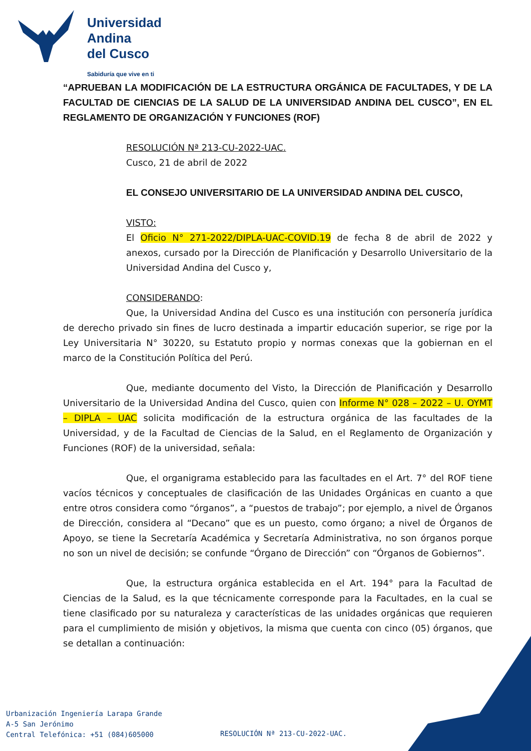Universidad
Andina
del Cusco
Sabiduría que vive en ti
“APRUEBAN LA MODIFICACIÓN DE LA ESTRUCTURA ORGÁNICA DE FACULTADES, Y DE LA FACULTAD DE CIENCIAS DE LA SALUD DE LA UNIVERSIDAD ANDINA DEL CUSCO”, EN EL REGLAMENTO DE ORGANIZACIÓN Y FUNCIONES (ROF)
RESOLUCIÓN Nª 213-CU-2022-UAC.
Cusco, 21 de abril de 2022
EL CONSEJO UNIVERSITARIO DE LA UNIVERSIDAD ANDINA DEL CUSCO,
VISTO:
El Oficio N° 271-2022/DIPLA-UAC-COVID.19 de fecha 8 de abril de 2022 y anexos, cursado por la Dirección de Planificación y Desarrollo Universitario de la Universidad Andina del Cusco y,
CONSIDERANDO:
Que, la Universidad Andina del Cusco es una institución con personería jurídica de derecho privado sin fines de lucro destinada a impartir educación superior, se rige por la Ley Universitaria N° 30220, su Estatuto propio y normas conexas que la gobiernan en el marco de la Constitución Política del Perú.
Que, mediante documento del Visto, la Dirección de Planificación y Desarrollo Universitario de la Universidad Andina del Cusco, quien con Informe N° 028 – 2022 – U. OYMT – DIPLA – UAC solicita modificación de la estructura orgánica de las facultades de la Universidad, y de la Facultad de Ciencias de la Salud, en el Reglamento de Organización y Funciones (ROF) de la universidad, señala:
Que, el organigrama establecido para las facultades en el Art. 7° del ROF tiene vacíos técnicos y conceptuales de clasificación de las Unidades Orgánicas en cuanto a que entre otros considera como “órganos”, a “puestos de trabajo”; por ejemplo, a nivel de Órganos de Dirección, considera al “Decano” que es un puesto, como órgano; a nivel de Órganos de Apoyo, se tiene la Secretaría Académica y Secretaría Administrativa, no son órganos porque no son un nivel de decisión; se confunde “Órgano de Dirección” con “Órganos de Gobiernos”.
Que, la estructura orgánica establecida en el Art. 194° para la Facultad de Ciencias de la Salud, es la que técnicamente corresponde para la Facultades, en la cual se tiene clasificado por su naturaleza y características de las unidades orgánicas que requieren para el cumplimiento de misión y objetivos, la misma que cuenta con cinco (05) órganos, que se detallan a continuación:
Urbanización Ingeniería Larapa Grande
A-5 San Jerónimo
Central Telefónica: +51 (084)605000
RESOLUCIÓN Nª 213-CU-2022-UAC.